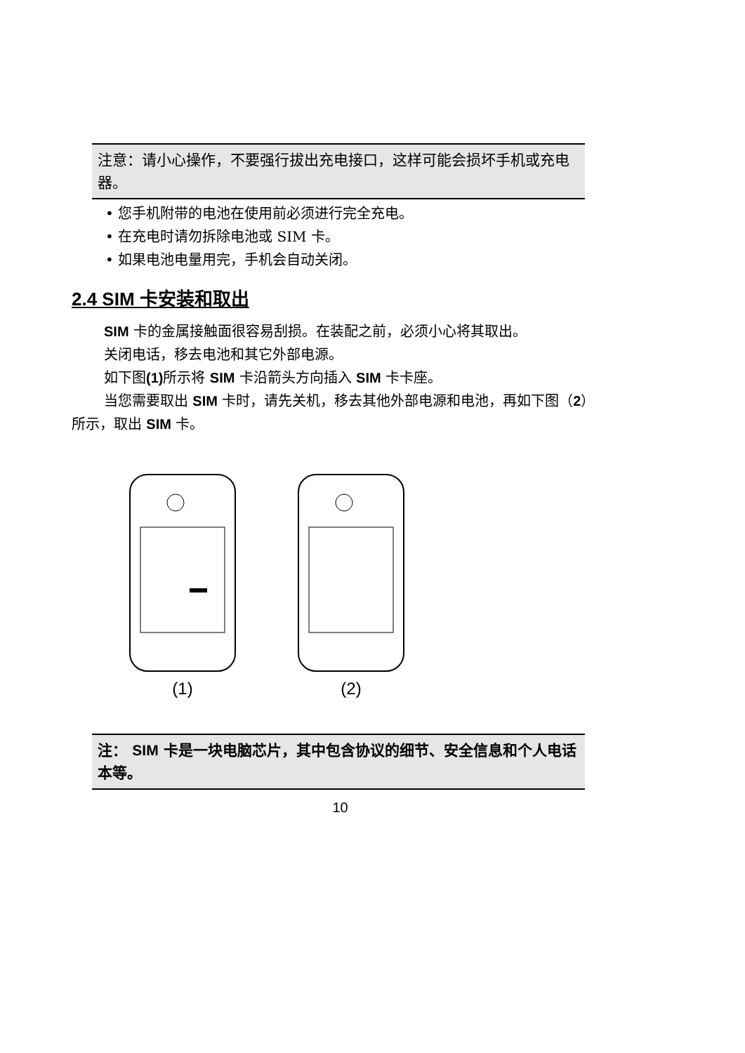注意：请小心操作，不要强行拔出充电接口，这样可能会损坏手机或充电器。
• 您手机附带的电池在使用前必须进行完全充电。
• 在充电时请勿拆除电池或 SIM 卡。
• 如果电池电量用完，手机会自动关闭。
2.4 SIM 卡安装和取出
SIM 卡的金属接触面很容易刮损。在装配之前，必须小心将其取出。
关闭电话，移去电池和其它外部电源。
如下图(1) 所示将 SIM 卡沿箭头方向插入 SIM 卡卡座。
当您需要取出 SIM 卡时，请先关机，移去其他外部电源和电池，再如下图（2）所示，取出 SIM 卡。
(1) (2)
注： SIM 卡是一块电脑芯片，其中包含协议的细节、安全信息和个人电话本等。
10